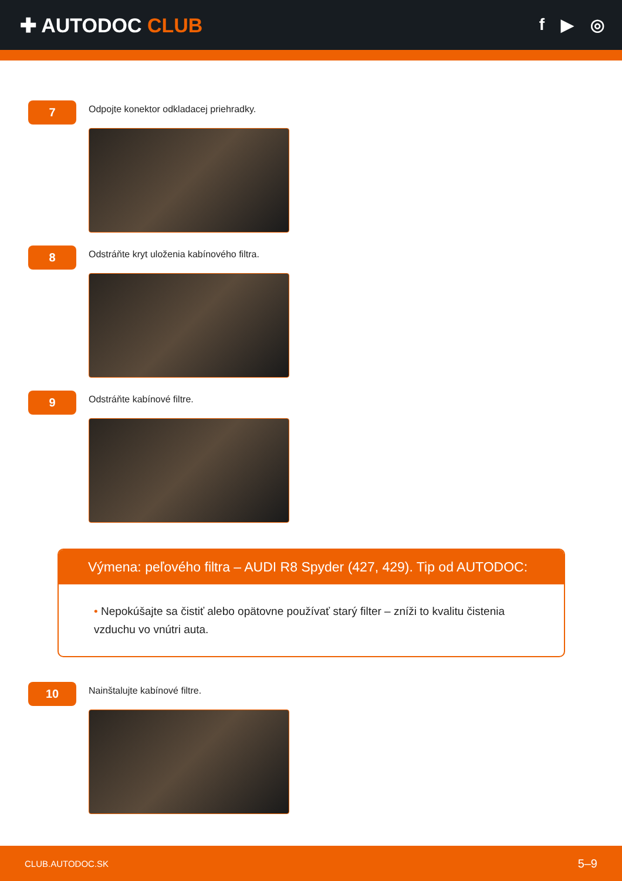✚ AUTODOC CLUB
f ▶ ◎
7
Odpojte konektor odkladacej priehradky.
8
Odstráňte kryt uloženia kabínového filtra.
9
Odstráňte kabínové filtre.
Výmena: peľového filtra – AUDI R8 Spyder (427, 429). Tip od AUTODOC:
• Nepokúšajte sa čistiť alebo opätovne používať starý filter – zníži to kvalitu čistenia vzduchu vo vnútri auta.
10
Nainštalujte kabínové filtre.
CLUB.AUTODOC.SK 5–9